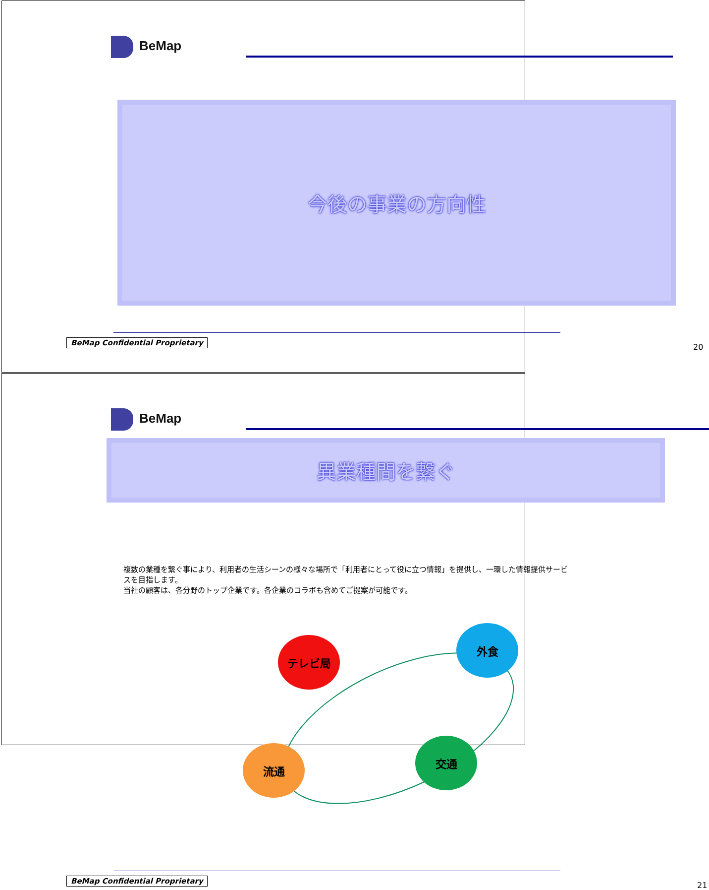BeMap
今後の事業の方向性
BeMap Confidential Proprietary
20
BeMap
異業種間を繋ぐ
複数の業種を繋ぐ事により、利用者の生活シーンの様々な場所で「利用者にとって役に立つ情報」を提供し、一環した情報提供サービスを目指します。
当社の顧客は、各分野のトップ企業です。各企業のコラボも含めてご提案が可能です。
テレビ局
外食
流通
交通
BeMap Confidential Proprietary
21